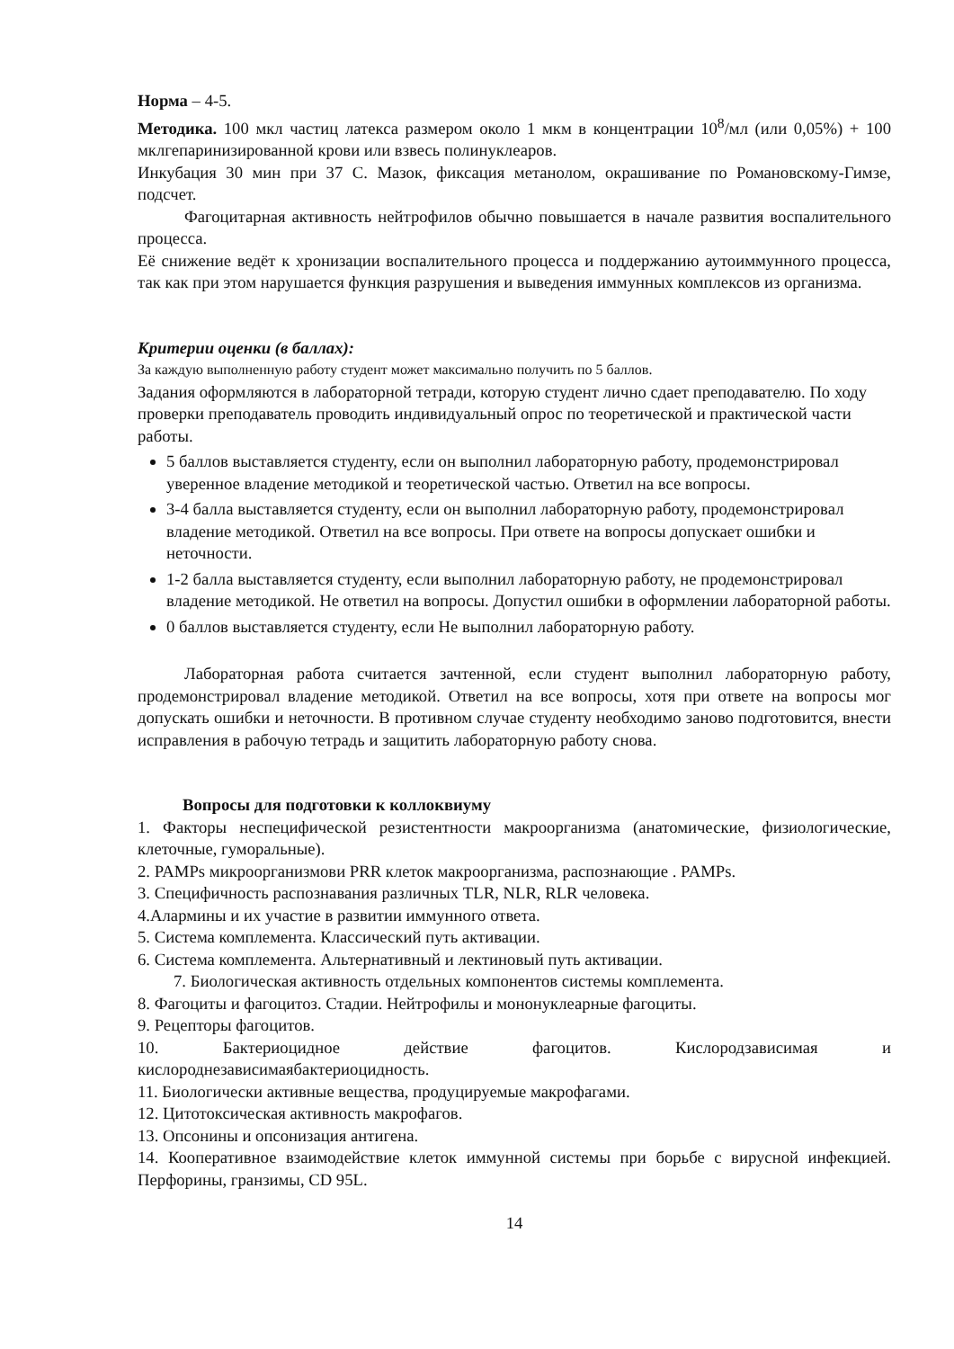Норма – 4-5.
Методика. 100 мкл частиц латекса размером около 1 мкм в концентрации 10<sup>8</sup>/мл (или 0,05%) + 100 мклгепаринизированной крови или взвесь полинуклеаров.
Инкубация 30 мин при 37 С. Мазок, фиксация метанолом, окрашивание по Романовскому-Гимзе, подсчет.
Фагоцитарная активность нейтрофилов обычно повышается в начале развития воспалительного процесса.
Её снижение ведёт к хронизации воспалительного процесса и поддержанию аутоиммунного процесса, так как при этом нарушается функция разрушения и выведения иммунных комплексов из организма.
Критерии оценки (в баллах):
За каждую выполненную работу студент может максимально получить по 5 баллов.
Задания оформляются в лабораторной тетради, которую студент лично сдает преподавателю. По ходу проверки преподаватель проводить индивидуальный опрос по теоретической и практической части работы.
5 баллов выставляется студенту, если он выполнил лабораторную работу, продемонстрировал уверенное владение методикой и теоретической частью. Ответил на все вопросы.
3-4 балла выставляется студенту, если он выполнил лабораторную работу, продемонстрировал владение методикой. Ответил на все вопросы. При ответе на вопросы допускает ошибки и неточности.
1-2 балла выставляется студенту, если выполнил лабораторную работу, не продемонстрировал владение методикой. Не ответил на вопросы. Допустил ошибки в оформлении лабораторной работы.
0 баллов выставляется студенту, если Не выполнил лабораторную работу.
Лабораторная работа считается зачтенной, если студент выполнил лабораторную работу, продемонстрировал владение методикой. Ответил на все вопросы, хотя при ответе на вопросы мог допускать ошибки и неточности. В противном случае студенту необходимо заново подготовится, внести исправления в рабочую тетрадь и защитить лабораторную работу снова.
Вопросы для подготовки к коллоквиуму
1. Факторы неспецифической резистентности макроорганизма (анатомические, физиологические, клеточные, гуморальные).
2. PAMPs микроорганизмови PRR клеток макроорганизма, распознающие . PAMPs.
3. Специфичность распознавания различных TLR, NLR, RLR человека.
4.Алармины и их участие в развитии иммунного ответа.
5. Система комплемента. Классический путь активации.
6. Система комплемента. Альтернативный и лектиновый путь активации.
7. Биологическая активность отдельных компонентов системы комплемента.
8. Фагоциты и фагоцитоз. Стадии. Нейтрофилы и мононуклеарные фагоциты.
9. Рецепторы фагоцитов.
10. Бактериоцидное действие фагоцитов. Кислородзависимая и
кислороднезависимаябактериоцидность.
11. Биологически активные вещества, продуцируемые макрофагами.
12. Цитотоксическая активность макрофагов.
13. Опсонины и опсонизация антигена.
14. Кооперативное взаимодействие клеток иммунной системы при борьбе с вирусной инфекцией. Перфорины, гранзимы, CD 95L.
14